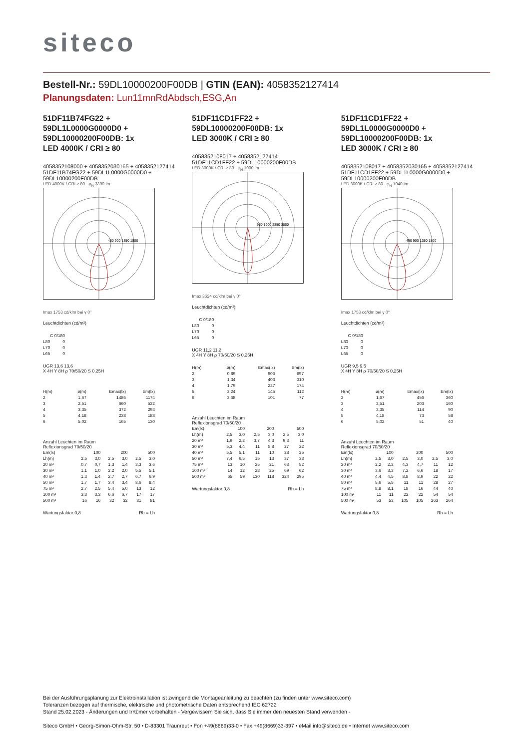siteco
Bestell-Nr.: 59DL10000200F00DB | GTIN (EAN): 4058352127414
Planungsdaten: Lun11mnRdAbdsch,ESG,An
51DF11B74FG22 +
59DL1L0000G0000D0 +
59DL10000200F00DB: 1x
LED 4000K / CRI ≥ 80
4058352108000 + 4058352030165 + 4058352127414
51DF11B74FG22 + 59DL1L0000G0000D0 + 59DL10000200F00DB
LED 4000K / CRI ≥ 80 φ<sub>N</sub> 3390 lm
450 900 1350 1800
Imax 1753 cd/klm bei γ 0°
Leuchtdichten (cd/m²)
| | C 0/180 |
| --- | --- |
| L80 | 0 |
| L70 | 0 |
| L65 | 0 |
UGR 13,6 13,6
X 4H Y 8H ρ 70/50/20 S 0,25H
| H(m) | ø(m) | Emax(lx) | Em(lx) |
| --- | --- | --- | --- |
| 2 | 1,67 | 1486 | 1174 |
| 3 | 2,51 | 660 | 522 |
| 4 | 3,35 | 372 | 293 |
| 5 | 4,18 | 238 | 188 |
| 6 | 5,02 | 165 | 130 |
Anzahl Leuchten im Raum
Reflexionsgrad 70/50/20
| Em(lx) | 100 | | 200 | | 500 | |
| Lh(m) | 2,5 | 3,0 | 2,5 | 3,0 | 2,5 | 3,0 |
| 20 m² | 0,7 | 0,7 | 1,3 | 1,4 | 3,3 | 3,6 |
| 30 m² | 1,1 | 1,0 | 2,2 | 2,0 | 5,5 | 5,1 |
| 40 m² | 1,3 | 1,4 | 2,7 | 2,7 | 6,7 | 6,9 |
| 50 m² | 1,7 | 1,7 | 3,4 | 3,4 | 8,6 | 8,4 |
| 75 m² | 2,7 | 2,5 | 5,4 | 5,0 | 13 | 12 |
| 100 m² | 3,3 | 3,3 | 6,6 | 6,7 | 17 | 17 |
| 500 m² | 16 | 16 | 32 | 32 | 81 | 81 |
Wartungsfaktor 0,8 Rh = Lh
51DF11CD1FF22 +
59DL10000200F00DB: 1x
LED 3000K / CRI ≥ 80
4058352108017 + 4058352127414
51DF11CD1FF22 + 59DL10000200F00DB
LED 3000K / CRI ≥ 80 φ<sub>N</sub> 1000 lm
950 1900 2850 3800
Imax 3624 cd/klm bei γ 0°
Leuchtdichten (cd/m²)
| | C 0/180 |
| --- | --- |
| L80 | 0 |
| L70 | 0 |
| L65 | 0 |
UGR 11,2 11,2
X 4H Y 8H ρ 70/50/20 S 0,25H
| H(m) | ø(m) | Emax(lx) | Em(lx) |
| --- | --- | --- | --- |
| 2 | 0,89 | 906 | 697 |
| 3 | 1,34 | 403 | 310 |
| 4 | 1,79 | 227 | 174 |
| 5 | 2,24 | 145 | 112 |
| 6 | 2,68 | 101 | 77 |
Anzahl Leuchten im Raum
Reflexionsgrad 70/50/20
| Em(lx) | 100 | | 200 | | 500 | |
| Lh(m) | 2,5 | 3,0 | 2,5 | 3,0 | 2,5 | 3,0 |
| 20 m² | 1,9 | 2,2 | 3,7 | 4,3 | 9,3 | 11 |
| 30 m² | 5,3 | 4,4 | 11 | 8,8 | 27 | 22 |
| 40 m² | 5,5 | 5,1 | 11 | 10 | 28 | 25 |
| 50 m² | 7,4 | 6,5 | 15 | 13 | 37 | 33 |
| 75 m² | 13 | 10 | 25 | 21 | 63 | 52 |
| 100 m² | 14 | 12 | 28 | 25 | 69 | 62 |
| 500 m² | 65 | 59 | 130 | 118 | 324 | 295 |
Wartungsfaktor 0,8 Rh = Lh
51DF11CD1FF22 +
59DL1L0000G0000D0 +
59DL10000200F00DB: 1x
LED 3000K / CRI ≥ 80
4058352108017 + 4058352030165 + 4058352127414
51DF11CD1FF22 + 59DL1L0000G0000D0 + 59DL10000200F00DB
LED 3000K / CRI ≥ 80 φ<sub>N</sub> 1040 lm
450 900 1350 1800
Imax 1753 cd/klm bei γ 0°
Leuchtdichten (cd/m²)
| | C 0/180 |
| --- | --- |
| L80 | 0 |
| L70 | 0 |
| L65 | 0 |
UGR 9,5 9,5
X 4H Y 8H ρ 70/50/20 S 0,25H
| H(m) | ø(m) | Emax(lx) | Em(lx) |
| --- | --- | --- | --- |
| 2 | 1,67 | 456 | 360 |
| 3 | 2,51 | 203 | 160 |
| 4 | 3,35 | 114 | 90 |
| 5 | 4,18 | 73 | 58 |
| 6 | 5,02 | 51 | 40 |
Anzahl Leuchten im Raum
Reflexionsgrad 70/50/20
| Em(lx) | 100 | | 200 | | 500 | |
| Lh(m) | 2,5 | 3,0 | 2,5 | 3,0 | 2,5 | 3,0 |
| 20 m² | 2,2 | 2,3 | 4,3 | 4,7 | 11 | 12 |
| 30 m² | 3,6 | 3,3 | 7,2 | 6,6 | 18 | 17 |
| 40 m² | 4,4 | 4,5 | 8,8 | 8,9 | 22 | 22 |
| 50 m² | 5,6 | 5,5 | 11 | 11 | 28 | 27 |
| 75 m² | 8,8 | 8,1 | 18 | 16 | 44 | 40 |
| 100 m² | 11 | 11 | 22 | 22 | 54 | 54 |
| 500 m² | 53 | 53 | 105 | 105 | 263 | 264 |
Wartungsfaktor 0,8 Rh = Lh
Bei der Ausführungsplanung zur Elektroinstallation ist zwingend die Montageanleitung zu beachten (zu finden unter www.siteco.com)
Toleranzen bezogen auf thermische, elektrische und photometrische Daten entsprechend IEC 62722
Stand 25.02.2023 - Änderungen und Irrtümer vorbehalten - Vergewissern Sie sich, dass Sie immer den neuesten Stand verwenden -
Siteco GmbH • Georg-Simon-Ohm-Str. 50 • D-83301 Traunreut • Fon +49(8669)33-0 • Fax +49(8669)33-397 • eMail info@siteco.de • Internet www.siteco.com